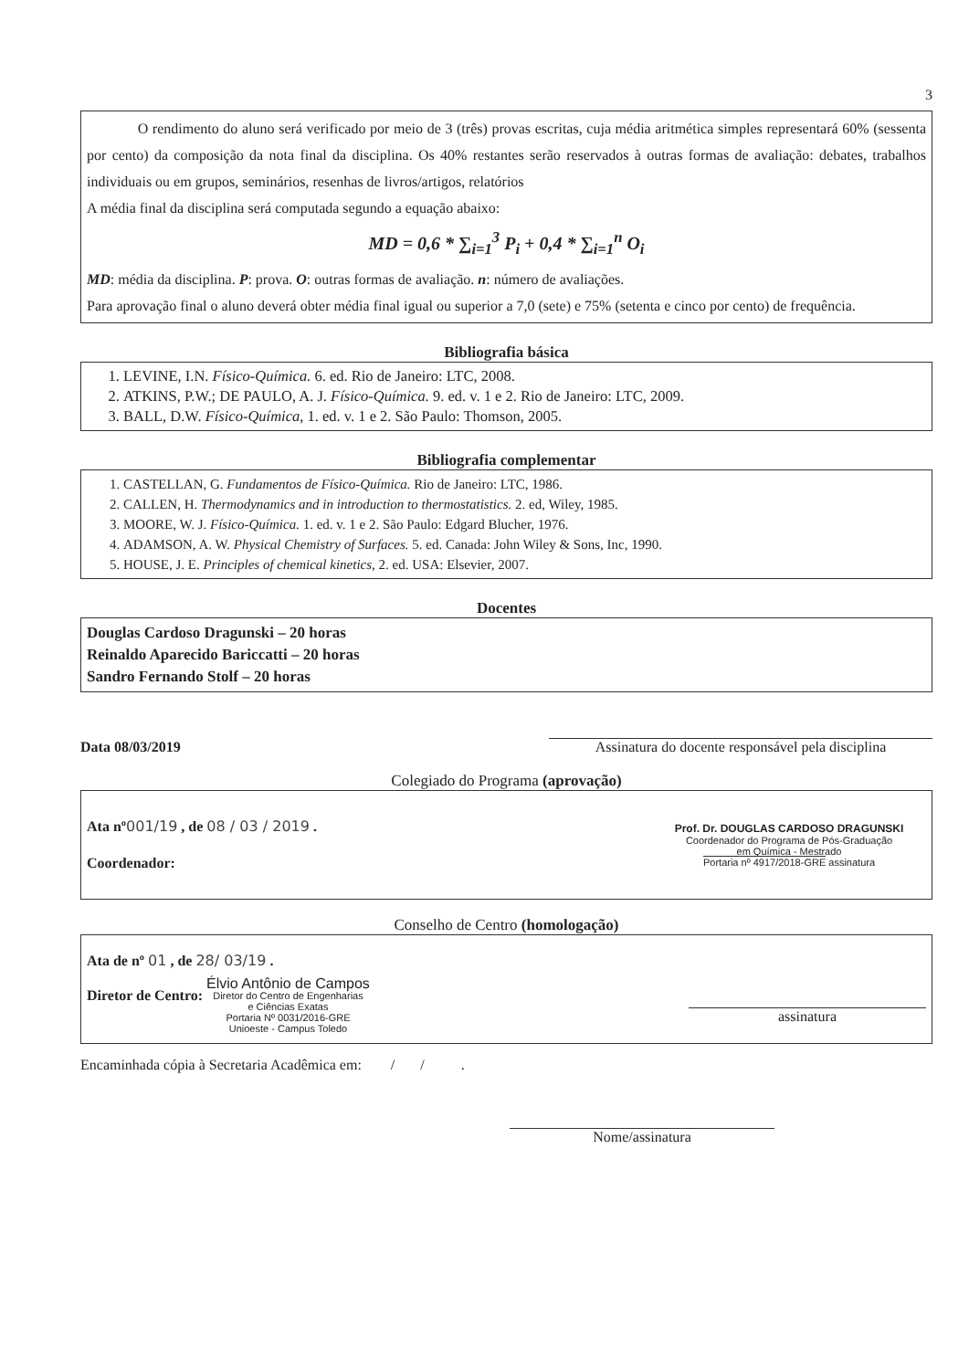3
O rendimento do aluno será verificado por meio de 3 (três) provas escritas, cuja média aritmética simples representará 60% (sessenta por cento) da composição da nota final da disciplina. Os 40% restantes serão reservados à outras formas de avaliação: debates, trabalhos individuais ou em grupos, seminários, resenhas de livros/artigos, relatórios
A média final da disciplina será computada segundo a equação abaixo:
MD = 0,6 * ∑<sub>i=1</sub><sup>3</sup> P<sub>i</sub> + 0,4 * ∑<sub>i=1</sub><sup>n</sup> O<sub>i</sub>
MD: média da disciplina. P: prova. O: outras formas de avaliação. n: número de avaliações.
Para aprovação final o aluno deverá obter média final igual ou superior a 7,0 (sete) e 75% (setenta e cinco por cento) de frequência.
Bibliografia básica
1. LEVINE, I.N. Físico-Química. 6. ed. Rio de Janeiro: LTC, 2008.
2. ATKINS, P.W.; DE PAULO, A. J. Físico-Química. 9. ed. v. 1 e 2. Rio de Janeiro: LTC, 2009.
3. BALL, D.W. Físico-Química, 1. ed. v. 1 e 2. São Paulo: Thomson, 2005.
Bibliografia complementar
1. CASTELLAN, G. Fundamentos de Físico-Química. Rio de Janeiro: LTC, 1986.
2. CALLEN, H. Thermodynamics and in introduction to thermostatistics. 2. ed, Wiley, 1985.
3. MOORE, W. J. Físico-Química. 1. ed. v. 1 e 2. São Paulo: Edgard Blucher, 1976.
4. ADAMSON, A. W. Physical Chemistry of Surfaces. 5. ed. Canada: John Wiley & Sons, Inc, 1990.
5. HOUSE, J. E. Principles of chemical kinetics, 2. ed. USA: Elsevier, 2007.
Docentes
Douglas Cardoso Dragunski – 20 horas
Reinaldo Aparecido Bariccatti – 20 horas
Sandro Fernando Stolf – 20 horas
Data 08/03/2019
Assinatura do docente responsável pela disciplina
Colegiado do Programa (aprovação)
Ata nº 001/19 , de 08 / 03 / 2019 .
Coordenador:
Prof. Dr. DOUGLAS CARDOSO DRAGUNSKI
Coordenador do Programa de Pós-Graduação
em Química - Mestrado
Portaria nº 4917/2018-GRE assinatura
Conselho de Centro (homologação)
Ata de nº 01 , de 28/ 03/19 .
Diretor de Centro: Élvio Antônio de Campos
Diretor do Centro de Engenharias
e Ciências Exatas
Portaria Nº 0031/2016-GRE
Unioeste - Campus Toledo
assinatura
Encaminhada cópia à Secretaria Acadêmica em: / / .
Nome/assinatura